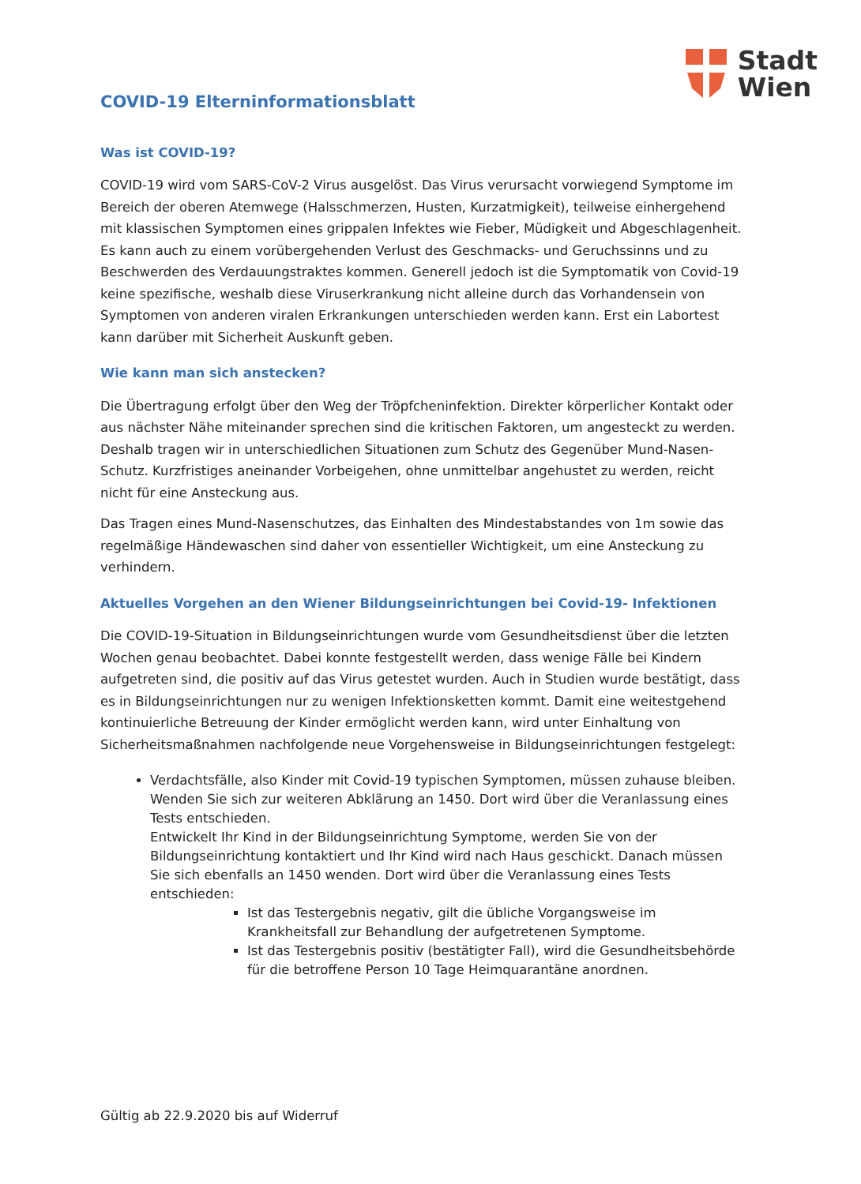Stadt
Wien
COVID-19 Elterninformationsblatt
Was ist COVID-19?
COVID-19 wird vom SARS-CoV-2 Virus ausgelöst. Das Virus verursacht vorwiegend Symptome im Bereich der oberen Atemwege (Halsschmerzen, Husten, Kurzatmigkeit), teilweise einhergehend mit klassischen Symptomen eines grippalen Infektes wie Fieber, Müdigkeit und Abgeschlagenheit. Es kann auch zu einem vorübergehenden Verlust des Geschmacks- und Geruchssinns und zu Beschwerden des Verdauungstraktes kommen. Generell jedoch ist die Symptomatik von Covid-19 keine spezifische, weshalb diese Viruserkrankung nicht alleine durch das Vorhandensein von Symptomen von anderen viralen Erkrankungen unterschieden werden kann. Erst ein Labortest kann darüber mit Sicherheit Auskunft geben.
Wie kann man sich anstecken?
Die Übertragung erfolgt über den Weg der Tröpfcheninfektion. Direkter körperlicher Kontakt oder aus nächster Nähe miteinander sprechen sind die kritischen Faktoren, um angesteckt zu werden. Deshalb tragen wir in unterschiedlichen Situationen zum Schutz des Gegenüber Mund-Nasen-Schutz. Kurzfristiges aneinander Vorbeigehen, ohne unmittelbar angehustet zu werden, reicht nicht für eine Ansteckung aus.
Das Tragen eines Mund-Nasenschutzes, das Einhalten des Mindestabstandes von 1m sowie das regelmäßige Händewaschen sind daher von essentieller Wichtigkeit, um eine Ansteckung zu verhindern.
Aktuelles Vorgehen an den Wiener Bildungseinrichtungen bei Covid-19- Infektionen
Die COVID-19-Situation in Bildungseinrichtungen wurde vom Gesundheitsdienst über die letzten Wochen genau beobachtet. Dabei konnte festgestellt werden, dass wenige Fälle bei Kindern aufgetreten sind, die positiv auf das Virus getestet wurden. Auch in Studien wurde bestätigt, dass es in Bildungseinrichtungen nur zu wenigen Infektionsketten kommt. Damit eine weitestgehend kontinuierliche Betreuung der Kinder ermöglicht werden kann, wird unter Einhaltung von Sicherheitsmaßnahmen nachfolgende neue Vorgehensweise in Bildungseinrichtungen festgelegt:
Verdachtsfälle, also Kinder mit Covid-19 typischen Symptomen, müssen zuhause bleiben. Wenden Sie sich zur weiteren Abklärung an 1450. Dort wird über die Veranlassung eines Tests entschieden.
Entwickelt Ihr Kind in der Bildungseinrichtung Symptome, werden Sie von der Bildungseinrichtung kontaktiert und Ihr Kind wird nach Haus geschickt. Danach müssen Sie sich ebenfalls an 1450 wenden. Dort wird über die Veranlassung eines Tests entschieden:
Ist das Testergebnis negativ, gilt die übliche Vorgangsweise im Krankheitsfall zur Behandlung der aufgetretenen Symptome.
Ist das Testergebnis positiv (bestätigter Fall), wird die Gesundheitsbehörde für die betroffene Person 10 Tage Heimquarantäne anordnen.
Gültig ab 22.9.2020 bis auf Widerruf